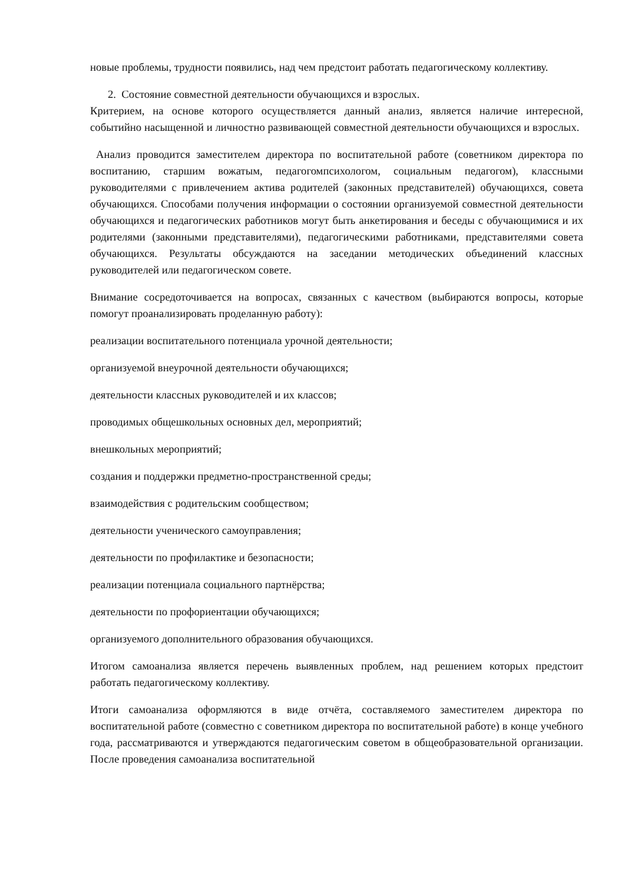новые проблемы, трудности появились, над чем предстоит работать педагогическому коллективу.
2. Состояние совместной деятельности обучающихся и взрослых.
Критерием, на основе которого осуществляется данный анализ, является наличие интересной, событийно насыщенной и личностно развивающей совместной деятельности обучающихся и взрослых.
Анализ проводится заместителем директора по воспитательной работе (советником директора по воспитанию, старшим вожатым, педагогомпсихологом, социальным педагогом), классными руководителями с привлечением актива родителей (законных представителей) обучающихся, совета обучающихся. Способами получения информации о состоянии организуемой совместной деятельности обучающихся и педагогических работников могут быть анкетирования и беседы с обучающимися и их родителями (законными представителями), педагогическими работниками, представителями совета обучающихся. Результаты обсуждаются на заседании методических объединений классных руководителей или педагогическом совете.
Внимание сосредоточивается на вопросах, связанных с качеством (выбираются вопросы, которые помогут проанализировать проделанную работу):
реализации воспитательного потенциала урочной деятельности;
организуемой внеурочной деятельности обучающихся;
деятельности классных руководителей и их классов;
проводимых общешкольных основных дел, мероприятий;
внешкольных мероприятий;
создания и поддержки предметно-пространственной среды;
взаимодействия с родительским сообществом;
деятельности ученического самоуправления;
деятельности по профилактике и безопасности;
реализации потенциала социального партнёрства;
деятельности по профориентации обучающихся;
организуемого дополнительного образования обучающихся.
Итогом самоанализа является перечень выявленных проблем, над решением которых предстоит работать педагогическому коллективу.
Итоги самоанализа оформляются в виде отчёта, составляемого заместителем директора по воспитательной работе (совместно с советником директора по воспитательной работе) в конце учебного года, рассматриваются и утверждаются педагогическим советом в общеобразовательной организации. После проведения самоанализа воспитательной